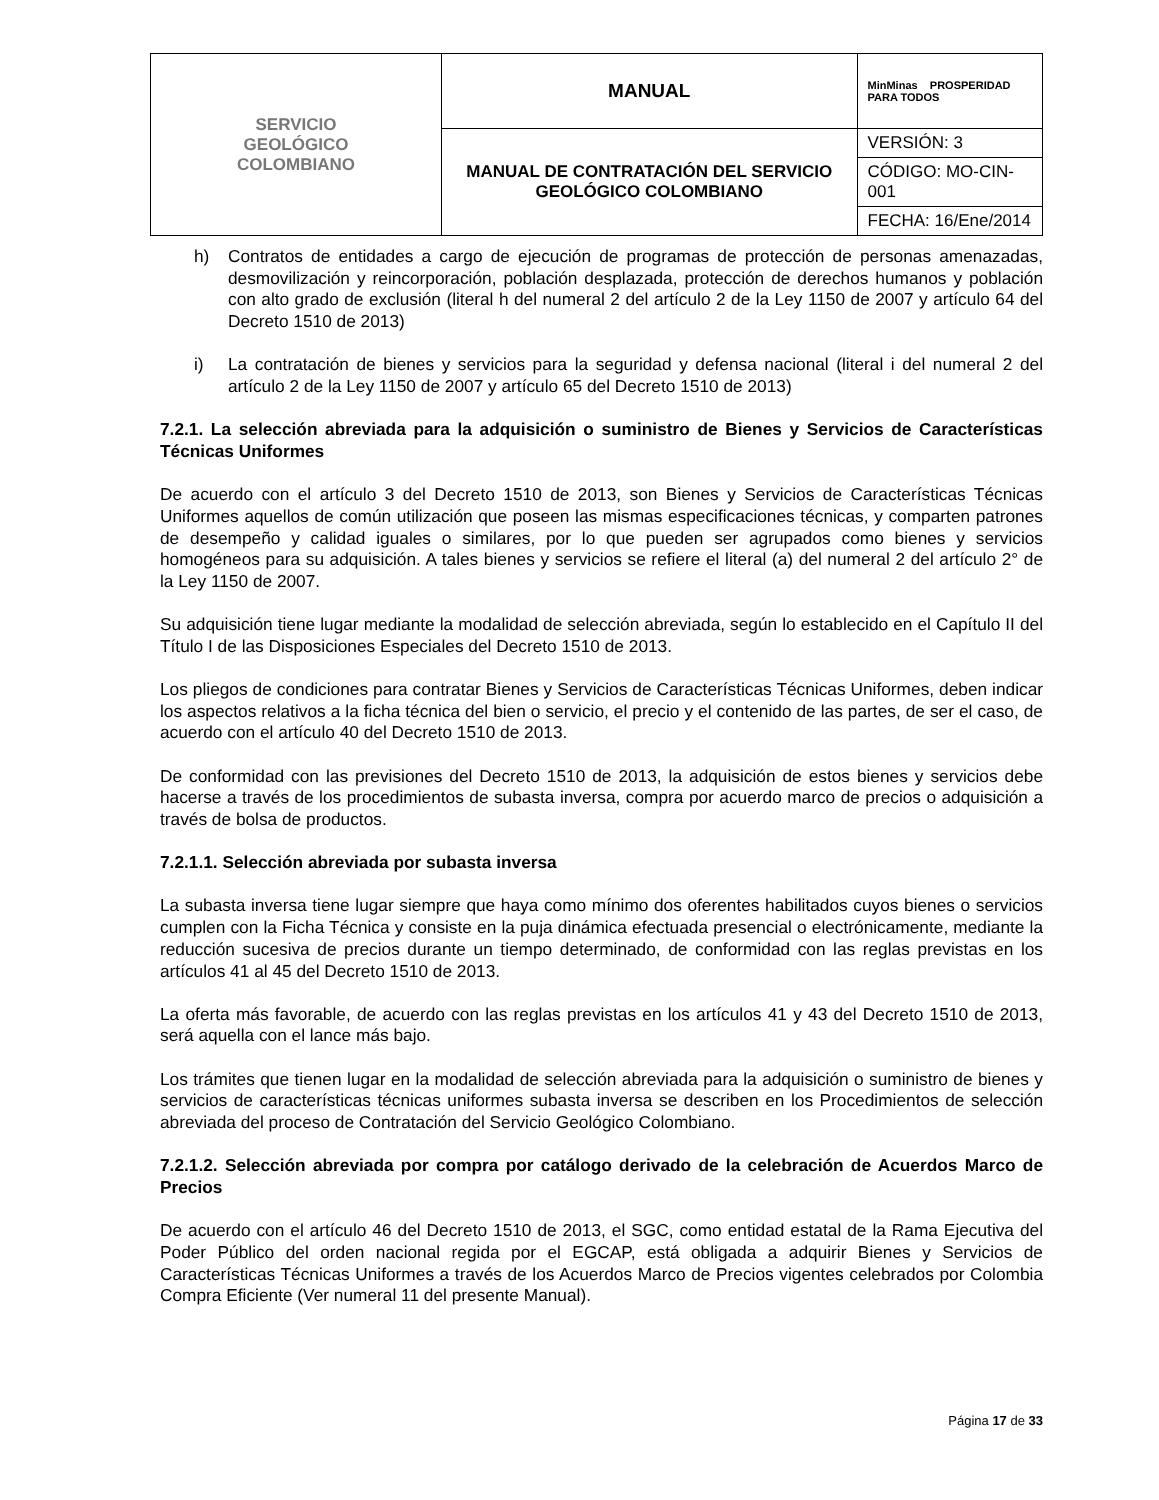| SERVICIO GEOLÓGICO COLOMBIANO | MANUAL | MinMinas PROSPERIDAD PARA TODOS |
| | MANUAL DE CONTRATACIÓN DEL SERVICIO GEOLÓGICO COLOMBIANO | VERSIÓN: 3 |
| | | CÓDIGO: MO-CIN-001 |
| | | FECHA: 16/Ene/2014 |
h) Contratos de entidades a cargo de ejecución de programas de protección de personas amenazadas, desmovilización y reincorporación, población desplazada, protección de derechos humanos y población con alto grado de exclusión (literal h del numeral 2 del artículo 2 de la Ley 1150 de 2007 y artículo 64 del Decreto 1510 de 2013)
i) La contratación de bienes y servicios para la seguridad y defensa nacional (literal i del numeral 2 del artículo 2 de la Ley 1150 de 2007 y artículo 65 del Decreto 1510 de 2013)
7.2.1. La selección abreviada para la adquisición o suministro de Bienes y Servicios de Características Técnicas Uniformes
De acuerdo con el artículo 3 del Decreto 1510 de 2013, son Bienes y Servicios de Características Técnicas Uniformes aquellos de común utilización que poseen las mismas especificaciones técnicas, y comparten patrones de desempeño y calidad iguales o similares, por lo que pueden ser agrupados como bienes y servicios homogéneos para su adquisición. A tales bienes y servicios se refiere el literal (a) del numeral 2 del artículo 2° de la Ley 1150 de 2007.
Su adquisición tiene lugar mediante la modalidad de selección abreviada, según lo establecido en el Capítulo II del Título I de las Disposiciones Especiales del Decreto 1510 de 2013.
Los pliegos de condiciones para contratar Bienes y Servicios de Características Técnicas Uniformes, deben indicar los aspectos relativos a la ficha técnica del bien o servicio, el precio y el contenido de las partes, de ser el caso, de acuerdo con el artículo 40 del Decreto 1510 de 2013.
De conformidad con las previsiones del Decreto 1510 de 2013, la adquisición de estos bienes y servicios debe hacerse a través de los procedimientos de subasta inversa, compra por acuerdo marco de precios o adquisición a través de bolsa de productos.
7.2.1.1. Selección abreviada por subasta inversa
La subasta inversa tiene lugar siempre que haya como mínimo dos oferentes habilitados cuyos bienes o servicios cumplen con la Ficha Técnica y consiste en la puja dinámica efectuada presencial o electrónicamente, mediante la reducción sucesiva de precios durante un tiempo determinado, de conformidad con las reglas previstas en los artículos 41 al 45 del Decreto 1510 de 2013.
La oferta más favorable, de acuerdo con las reglas previstas en los artículos 41 y 43 del Decreto 1510 de 2013, será aquella con el lance más bajo.
Los trámites que tienen lugar en la modalidad de selección abreviada para la adquisición o suministro de bienes y servicios de características técnicas uniformes subasta inversa se describen en los Procedimientos de selección abreviada del proceso de Contratación del Servicio Geológico Colombiano.
7.2.1.2. Selección abreviada por compra por catálogo derivado de la celebración de Acuerdos Marco de Precios
De acuerdo con el artículo 46 del Decreto 1510 de 2013, el SGC, como entidad estatal de la Rama Ejecutiva del Poder Público del orden nacional regida por el EGCAP, está obligada a adquirir Bienes y Servicios de Características Técnicas Uniformes a través de los Acuerdos Marco de Precios vigentes celebrados por Colombia Compra Eficiente (Ver numeral 11 del presente Manual).
Página 17 de 33